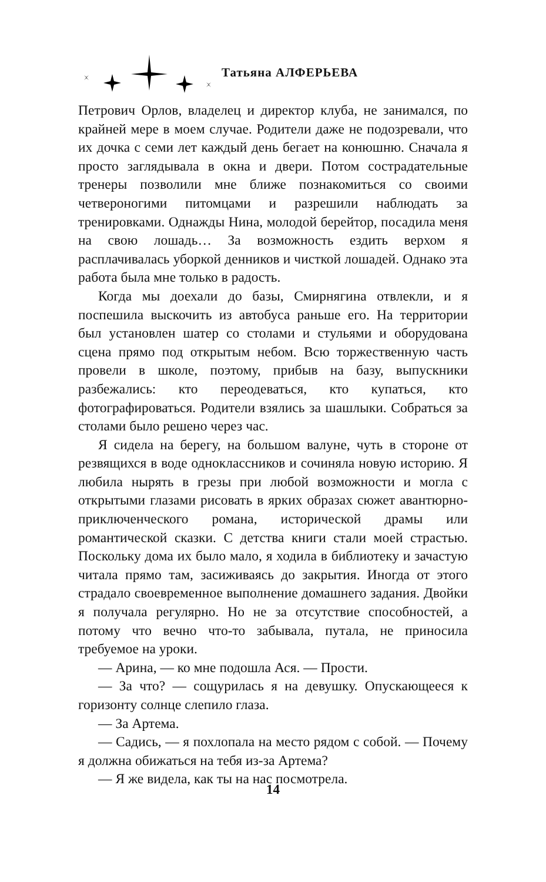Татьяна АЛФЕРЬЕВА
Петрович Орлов, владелец и директор клуба, не занимался, по крайней мере в моем случае. Родители даже не подозревали, что их дочка с семи лет каждый день бегает на конюшню. Сначала я просто заглядывала в окна и двери. Потом сострадательные тренеры позволили мне ближе познакомиться со своими четвероногими питомцами и разрешили наблюдать за тренировками. Однажды Нина, молодой берейтор, посадила меня на свою лошадь… За возможность ездить верхом я расплачивалась уборкой денников и чисткой лошадей. Однако эта работа была мне только в радость.
Когда мы доехали до базы, Смирнягина отвлекли, и я поспешила выскочить из автобуса раньше его. На территории был установлен шатер со столами и стульями и оборудована сцена прямо под открытым небом. Всю торжественную часть провели в школе, поэтому, прибыв на базу, выпускники разбежались: кто переодеваться, кто купаться, кто фотографироваться. Родители взялись за шашлыки. Собраться за столами было решено через час.
Я сидела на берегу, на большом валуне, чуть в стороне от резвящихся в воде одноклассников и сочиняла новую историю. Я любила нырять в грезы при любой возможности и могла с открытыми глазами рисовать в ярких образах сюжет авантюрно-приключенческого романа, исторической драмы или романтической сказки. С детства книги стали моей страстью. Поскольку дома их было мало, я ходила в библиотеку и зачастую читала прямо там, засиживаясь до закрытия. Иногда от этого страдало своевременное выполнение домашнего задания. Двойки я получала регулярно. Но не за отсутствие способностей, а потому что вечно что-то забывала, путала, не приносила требуемое на уроки.
— Арина, — ко мне подошла Ася. — Прости.
— За что? — сощурилась я на девушку. Опускающееся к горизонту солнце слепило глаза.
— За Артема.
— Садись, — я похлопала на место рядом с собой. — Почему я должна обижаться на тебя из-за Артема?
— Я же видела, как ты на нас посмотрела.
14